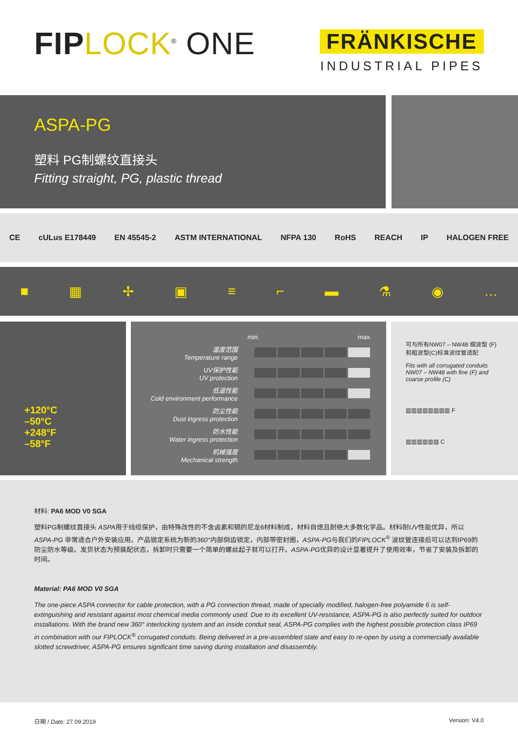FIP LOCK<sup>®</sup> ONE
FRÄNKISCHE
INDUSTRIAL PIPES
ASPA-PG
塑料 PG制螺纹直接头
Fitting straight, PG, plastic thread
CE cULus E178449 EN 45545-2 ASTM INTERNATIONAL NFPA 130 RoHS REACH IP HALOGEN FREE
■ ▦ ✢ ▣ ≡ ⌐ ▬ ⚗ ◉ …
+120°C
–50°C
+248°F
–58°F
| | min. max. |
| 温度范围 Temperature range | |
| UV保护性能 UV protection | |
| 低温性能 Cold environment performance | |
| 防尘性能 Dust ingress protection | |
| 防水性能 Water ingress protection | |
| 机械强度 Mechanical strength | |
可与所有NW07 – NW48 细波型 (F) 和粗波型(C)标准波纹管适配
Fits with all corrugated conduits NW07 – NW48 with fine (F) and coarse profile (C)
▥▥▥▥▥▥▥▥ F
▥▥▥▥▥▥ C
材料: PA6 MOD V0 SGA
塑料PG制螺纹直接头 ASPA用于线缆保护，由特殊改性的不含卤素和镉的尼龙6材料制成，材料自熄且耐绝大多数化学品。材料耐UV性能优异，所以 ASPA-PG 非常适合户外安装应用。产品锁定系统为新的360°内部倒齿锁定，内部带密封圈，ASPA-PG与我们的FIPLOCK<sup>®</sup> 波纹管连接后可以达到IP69的防尘防水等级。发货状态为预装配状态，拆卸时只需要一个简单的螺丝起子就可以打开。ASPA-PG优异的设计显著提升了使用效率，节省了安装及拆卸的时间。
Material: PA6 MOD V0 SGA
The one-piece ASPA connector for cable protection, with a PG connection thread, made of specially modified, halogen-free polyamide 6 is self-extinguishing and resistant against most chemical media commonly used. Due to its excellent UV-resistance, ASPA-PG is also perfectly suited for outdoor installations. With the brand new 360° interlocking system and an inside conduit seal, ASPA-PG complies with the highest possible protection class IP69 in combination with our FIPLOCK<sup>®</sup> corrugated conduits. Being delivered in a pre-assembled state and easy to re-open by using a commercially available slotted screwdriver, ASPA-PG ensures significant time saving during installation and disassembly.
日期 / Date: 27.09.2019 Version: V4.0